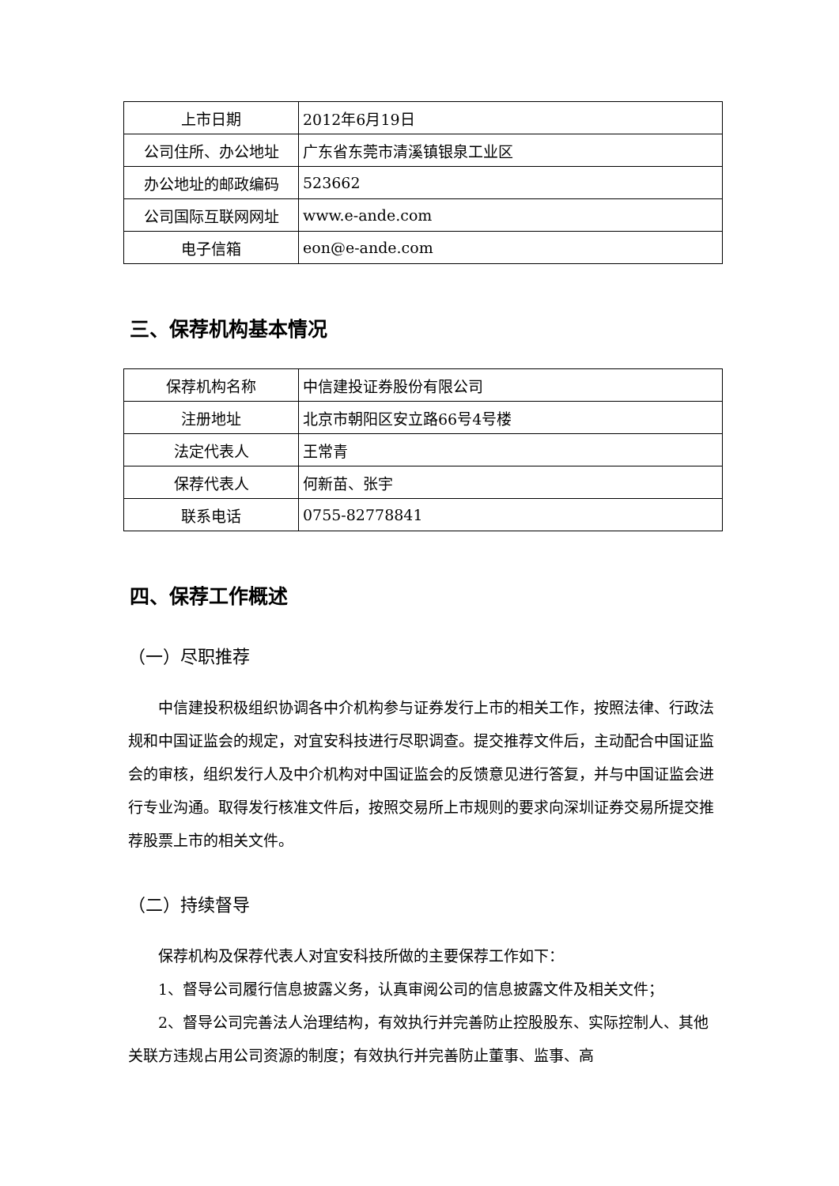| 上市日期 | 2012年6月19日 |
| 公司住所、办公地址 | 广东省东莞市清溪镇银泉工业区 |
| 办公地址的邮政编码 | 523662 |
| 公司国际互联网网址 | www.e-ande.com |
| 电子信箱 | eon@e-ande.com |
三、保荐机构基本情况
| 保荐机构名称 | 中信建投证券股份有限公司 |
| 注册地址 | 北京市朝阳区安立路66号4号楼 |
| 法定代表人 | 王常青 |
| 保荐代表人 | 何新苗、张宇 |
| 联系电话 | 0755-82778841 |
四、保荐工作概述
（一）尽职推荐
中信建投积极组织协调各中介机构参与证券发行上市的相关工作，按照法律、行政法规和中国证监会的规定，对宜安科技进行尽职调查。提交推荐文件后，主动配合中国证监会的审核，组织发行人及中介机构对中国证监会的反馈意见进行答复，并与中国证监会进行专业沟通。取得发行核准文件后，按照交易所上市规则的要求向深圳证券交易所提交推荐股票上市的相关文件。
（二）持续督导
保荐机构及保荐代表人对宜安科技所做的主要保荐工作如下：
1、督导公司履行信息披露义务，认真审阅公司的信息披露文件及相关文件；
2、督导公司完善法人治理结构，有效执行并完善防止控股股东、实际控制人、其他关联方违规占用公司资源的制度；有效执行并完善防止董事、监事、高